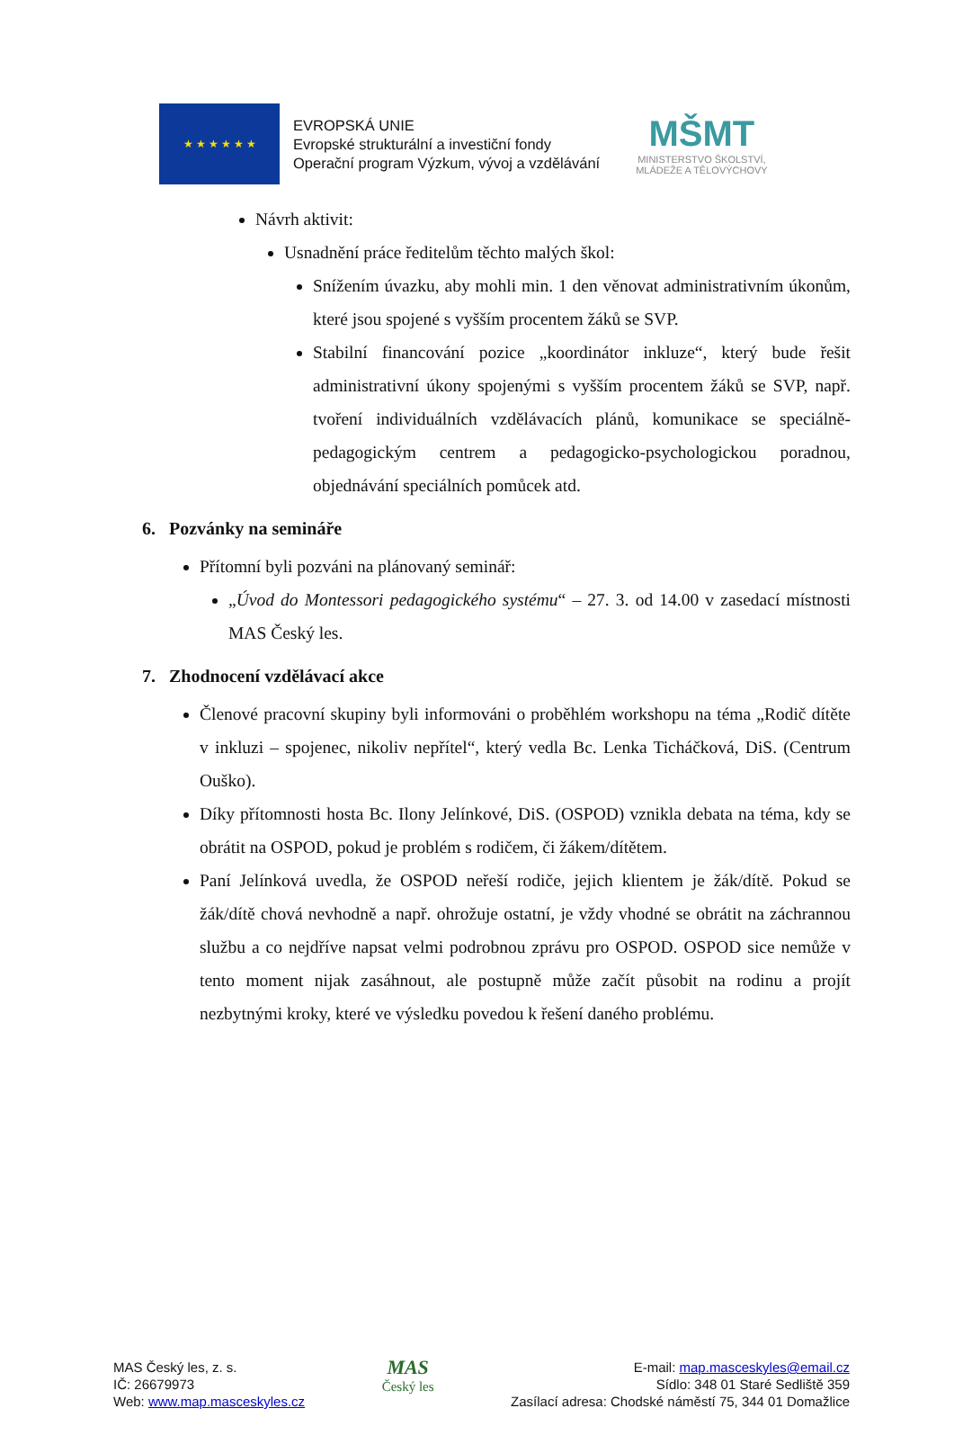★ ★ ★ ★ ★ ★
EVROPSKÁ UNIE
Evropské strukturální a investiční fondy
Operační program Výzkum, vývoj a vzdělávání
MŠMT
MINISTERSTVO ŠKOLSTVÍ,
MLÁDEŽE A TĚLOVÝCHOVY
Návrh aktivit:
Usnadnění práce ředitelům těchto malých škol:
Snížením úvazku, aby mohli min. 1 den věnovat administrativním úkonům, které jsou spojené s vyšším procentem žáků se SVP.
Stabilní financování pozice „koordinátor inkluze“, který bude řešit administrativní úkony spojenými s vyšším procentem žáků se SVP, např. tvoření individuálních vzdělávacích plánů, komunikace se speciálně-pedagogickým centrem a pedagogicko-psychologickou poradnou, objednávání speciálních pomůcek atd.
6. Pozvánky na semináře
Přítomní byli pozváni na plánovaný seminář:
„Úvod do Montessori pedagogického systému“ – 27. 3. od 14.00 v zasedací místnosti MAS Český les.
7. Zhodnocení vzdělávací akce
Členové pracovní skupiny byli informováni o proběhlém workshopu na téma „Rodič dítěte v inkluzi – spojenec, nikoliv nepřítel“, který vedla Bc. Lenka Ticháčková, DiS. (Centrum Ouško).
Díky přítomnosti hosta Bc. Ilony Jelínkové, DiS. (OSPOD) vznikla debata na téma, kdy se obrátit na OSPOD, pokud je problém s rodičem, či žákem/dítětem.
Paní Jelínková uvedla, že OSPOD neřeší rodiče, jejich klientem je žák/dítě. Pokud se žák/dítě chová nevhodně a např. ohrožuje ostatní, je vždy vhodné se obrátit na záchrannou službu a co nejdříve napsat velmi podrobnou zprávu pro OSPOD. OSPOD sice nemůže v tento moment nijak zasáhnout, ale postupně může začít působit na rodinu a projít nezbytnými kroky, které ve výsledku povedou k řešení daného problému.
MAS Český les, z. s.
IČ: 26679973
Web: www.map.masceskyles.cz
MAS
Český les
E-mail: map.masceskyles@email.cz
Sídlo: 348 01 Staré Sedliště 359
Zasílací adresa: Chodské náměstí 75, 344 01 Domažlice